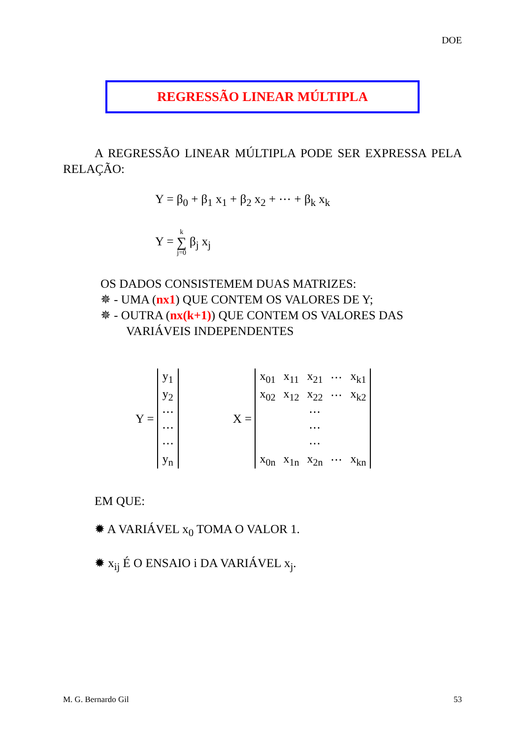DOE
REGRESSÃO LINEAR MÚLTIPLA
A REGRESSÃO LINEAR MÚLTIPLA PODE SER EXPRESSA PELA RELAÇÃO:
Y = β<sub>0</sub> + β<sub>1</sub> x<sub>1</sub> + β<sub>2</sub> x<sub>2</sub> + ⋯ + β<sub>k</sub> x<sub>k</sub>
Y = k
∑
j=0 β<sub>j</sub> x<sub>j</sub>
OS DADOS CONSISTEMEM DUAS MATRIZES:
✵ - UMA (nx1) QUE CONTEM OS VALORES DE Y;
✵ - OUTRA (nx(k+1)) QUE CONTEM OS VALORES DAS
VARIÁVEIS INDEPENDENTES
Y =
| y<sub>1</sub> |
| y<sub>2</sub> |
| ⋯ |
| ⋯ |
| ⋯ |
| y<sub>n</sub> |
X =
| x<sub>01</sub> | x<sub>11</sub> | x<sub>21</sub> | ⋯ | x<sub>k1</sub> |
| x<sub>02</sub> | x<sub>12</sub> | x<sub>22</sub> | ⋯ | x<sub>k2</sub> |
| | | ⋯ | | |
| | | ⋯ | | |
| | | ⋯ | | |
| x<sub>0n</sub> | x<sub>1n</sub> | x<sub>2n</sub> | ⋯ | x<sub>kn</sub> |
EM QUE:
✹ A VARIÁVEL x<sub>0</sub> TOMA O VALOR 1.
✹ x<sub>ij</sub> É O ENSAIO i DA VARIÁVEL x<sub>j</sub>.
M. G. Bernardo Gil 53